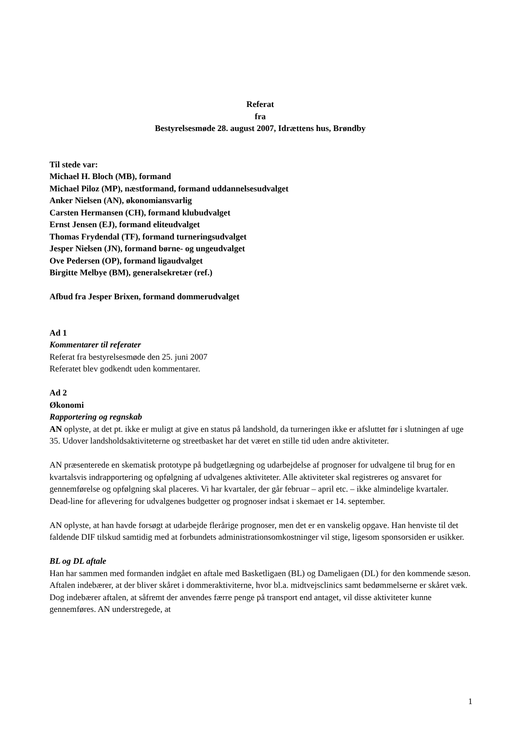Referat
fra
Bestyrelsesmøde 28. august 2007, Idrættens hus, Brøndby
Til stede var:
Michael H. Bloch (MB), formand
Michael Piloz (MP), næstformand, formand uddannelsesudvalget
Anker Nielsen (AN), økonomiansvarlig
Carsten Hermansen (CH), formand klubudvalget
Ernst Jensen (EJ), formand eliteudvalget
Thomas Frydendal (TF), formand turneringsudvalget
Jesper Nielsen (JN), formand børne- og ungeudvalget
Ove Pedersen (OP), formand ligaudvalget
Birgitte Melbye (BM), generalsekretær (ref.)
Afbud fra Jesper Brixen, formand dommerudvalget
Ad 1
Kommentarer til referater
Referat fra bestyrelsesmøde den 25. juni 2007
Referatet blev godkendt uden kommentarer.
Ad 2
Økonomi
Rapportering og regnskab
AN oplyste, at det pt. ikke er muligt at give en status på landshold, da turneringen ikke er afsluttet før i slutningen af uge 35. Udover landsholdsaktiviteterne og streetbasket har det været en stille tid uden andre aktiviteter.
AN præsenterede en skematisk prototype på budgetlægning og udarbejdelse af prognoser for udvalgene til brug for en kvartalsvis indrapportering og opfølgning af udvalgenes aktiviteter. Alle aktiviteter skal registreres og ansvaret for gennemførelse og opfølgning skal placeres. Vi har kvartaler, der går februar – april etc. – ikke almindelige kvartaler. Dead-line for aflevering for udvalgenes budgetter og prognoser indsat i skemaet er 14. september.
AN oplyste, at han havde forsøgt at udarbejde flerårige prognoser, men det er en vanskelig opgave. Han henviste til det faldende DIF tilskud samtidig med at forbundets administrationsomkostninger vil stige, ligesom sponsorsiden er usikker.
BL og DL aftale
Han har sammen med formanden indgået en aftale med Basketligaen (BL) og Dameligaen (DL) for den kommende sæson. Aftalen indebærer, at der bliver skåret i dommeraktiviterne, hvor bl.a. midtvejsclinics samt bedømmelserne er skåret væk. Dog indebærer aftalen, at såfremt der anvendes færre penge på transport end antaget, vil disse aktiviteter kunne gennemføres. AN understregede, at
1